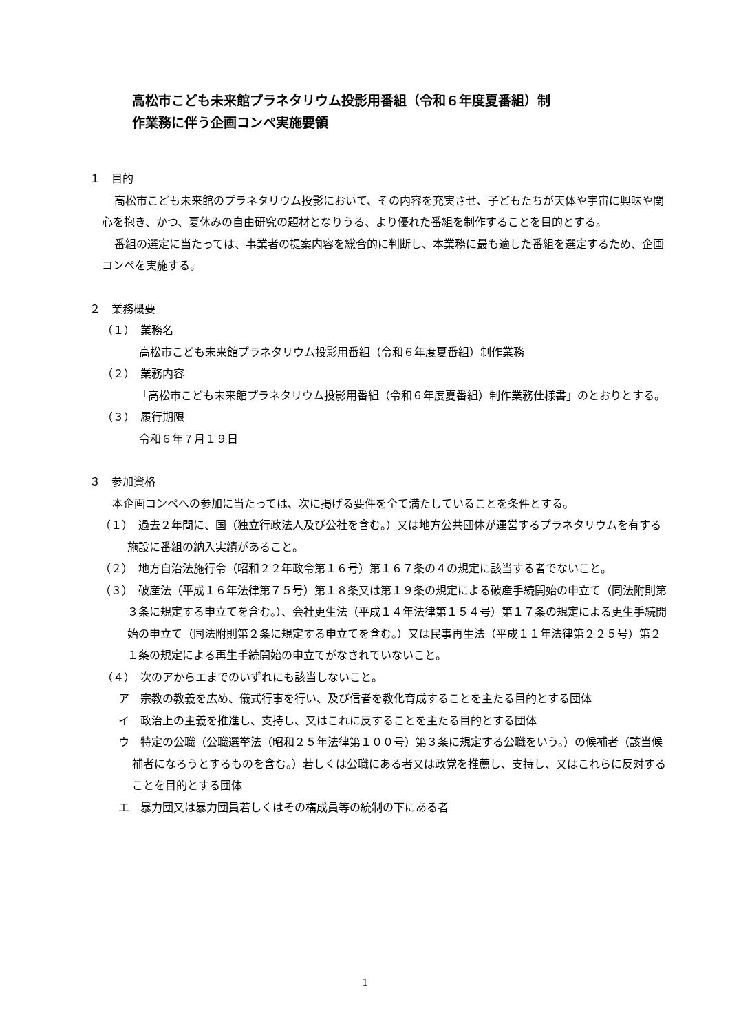高松市こども未来館プラネタリウム投影用番組（令和６年度夏番組）制
作業務に伴う企画コンペ実施要領
１　目的
高松市こども未来館のプラネタリウム投影において、その内容を充実させ、子どもたちが天体や宇宙に興味や関心を抱き、かつ、夏休みの自由研究の題材となりうる、より優れた番組を制作することを目的とする。
番組の選定に当たっては、事業者の提案内容を総合的に判断し、本業務に最も適した番組を選定するため、企画コンペを実施する。
２　業務概要
（１）　業務名
高松市こども未来館プラネタリウム投影用番組（令和６年度夏番組）制作業務
（２）　業務内容
「高松市こども未来館プラネタリウム投影用番組（令和６年度夏番組）制作業務仕様書」のとおりとする。
（３）　履行期限
令和６年７月１９日
３　参加資格
本企画コンペへの参加に当たっては、次に掲げる要件を全て満たしていることを条件とする。
（１）　過去２年間に、国（独立行政法人及び公社を含む。）又は地方公共団体が運営するプラネタリウムを有する施設に番組の納入実績があること。
（２）　地方自治法施行令（昭和２２年政令第１６号）第１６７条の４の規定に該当する者でないこと。
（３）　破産法（平成１６年法律第７５号）第１８条又は第１９条の規定による破産手続開始の申立て（同法附則第３条に規定する申立てを含む。）、会社更生法（平成１４年法律第１５４号）第１７条の規定による更生手続開始の申立て（同法附則第２条に規定する申立てを含む。）又は民事再生法（平成１１年法律第２２５号）第２１条の規定による再生手続開始の申立てがなされていないこと。
（４）　次のアからエまでのいずれにも該当しないこと。
ア　宗教の教義を広め、儀式行事を行い、及び信者を教化育成することを主たる目的とする団体
イ　政治上の主義を推進し、支持し、又はこれに反することを主たる目的とする団体
ウ　特定の公職（公職選挙法（昭和２５年法律第１００号）第３条に規定する公職をいう。）の候補者（該当候補者になろうとするものを含む。）若しくは公職にある者又は政党を推薦し、支持し、又はこれらに反対することを目的とする団体
エ　暴力団又は暴力団員若しくはその構成員等の統制の下にある者
1